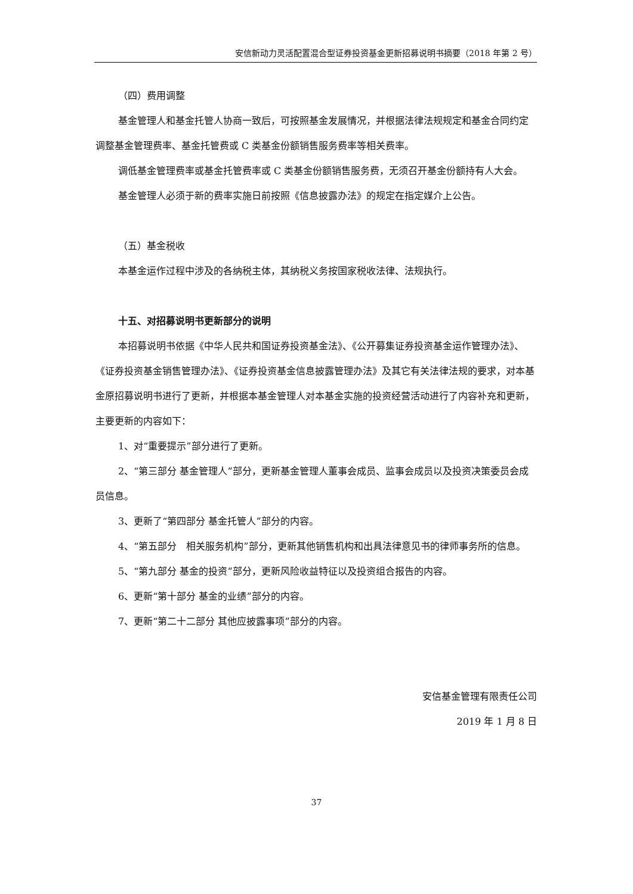安信新动力灵活配置混合型证券投资基金更新招募说明书摘要（2018 年第 2 号）
（四）费用调整
基金管理人和基金托管人协商一致后，可按照基金发展情况，并根据法律法规规定和基金合同约定调整基金管理费率、基金托管费或 C 类基金份额销售服务费率等相关费率。
调低基金管理费率或基金托管费率或 C 类基金份额销售服务费，无须召开基金份额持有人大会。
基金管理人必须于新的费率实施日前按照《信息披露办法》的规定在指定媒介上公告。
（五）基金税收
本基金运作过程中涉及的各纳税主体，其纳税义务按国家税收法律、法规执行。
十五、对招募说明书更新部分的说明
本招募说明书依据《中华人民共和国证券投资基金法》、《公开募集证券投资基金运作管理办法》、《证券投资基金销售管理办法》、《证券投资基金信息披露管理办法》及其它有关法律法规的要求，对本基金原招募说明书进行了更新，并根据本基金管理人对本基金实施的投资经营活动进行了内容补充和更新，主要更新的内容如下：
1、对“重要提示”部分进行了更新。
2、“第三部分 基金管理人”部分，更新基金管理人董事会成员、监事会成员以及投资决策委员会成员信息。
3、更新了“第四部分 基金托管人”部分的内容。
4、“第五部分　相关服务机构”部分，更新其他销售机构和出具法律意见书的律师事务所的信息。
5、“第九部分 基金的投资”部分，更新风险收益特征以及投资组合报告的内容。
6、更新“第十部分 基金的业绩”部分的内容。
7、更新“第二十二部分 其他应披露事项”部分的内容。
安信基金管理有限责任公司
2019 年 1 月 8 日
37